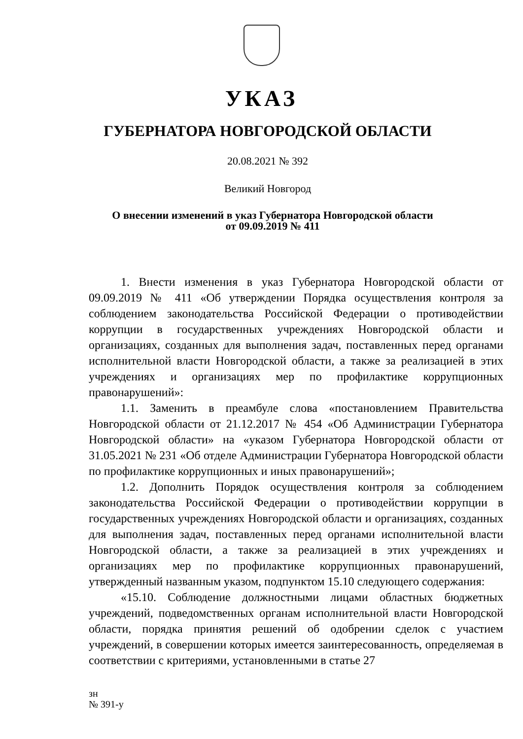УКАЗ
ГУБЕРНАТОРА НОВГОРОДСКОЙ ОБЛАСТИ
20.08.2021 № 392
Великий Новгород
О внесении изменений в указ Губернатора Новгородской области
от 09.09.2019 № 411
1. Внести изменения в указ Губернатора Новгородской области от 09.09.2019 № 411 «Об утверждении Порядка осуществления контроля за соблюдением законодательства Российской Федерации о противодействии коррупции в государственных учреждениях Новгородской области и организациях, созданных для выполнения задач, поставленных перед органами исполнительной власти Новгородской области, а также за реализацией в этих учреждениях и организациях мер по профилактике коррупционных правонарушений»:
1.1. Заменить в преамбуле слова «постановлением Правительства Новгородской области от 21.12.2017 № 454 «Об Администрации Губернатора Новгородской области» на «указом Губернатора Новгородской области от 31.05.2021 № 231 «Об отделе Администрации Губернатора Новгородской области по профилактике коррупционных и иных правонарушений»;
1.2. Дополнить Порядок осуществления контроля за соблюдением законодательства Российской Федерации о противодействии коррупции в государственных учреждениях Новгородской области и организациях, созданных для выполнения задач, поставленных перед органами исполнительной власти Новгородской области, а также за реализацией в этих учреждениях и организациях мер по профилактике коррупционных правонарушений, утвержденный названным указом, подпунктом 15.10 следующего содержания:
«15.10. Соблюдение должностными лицами областных бюджетных учреждений, подведомственных органам исполнительной власти Новгородской области, порядка принятия решений об одобрении сделок с участием учреждений, в совершении которых имеется заинтересованность, определяемая в соответствии с критериями, установленными в статье 27
зн
№ 391-у